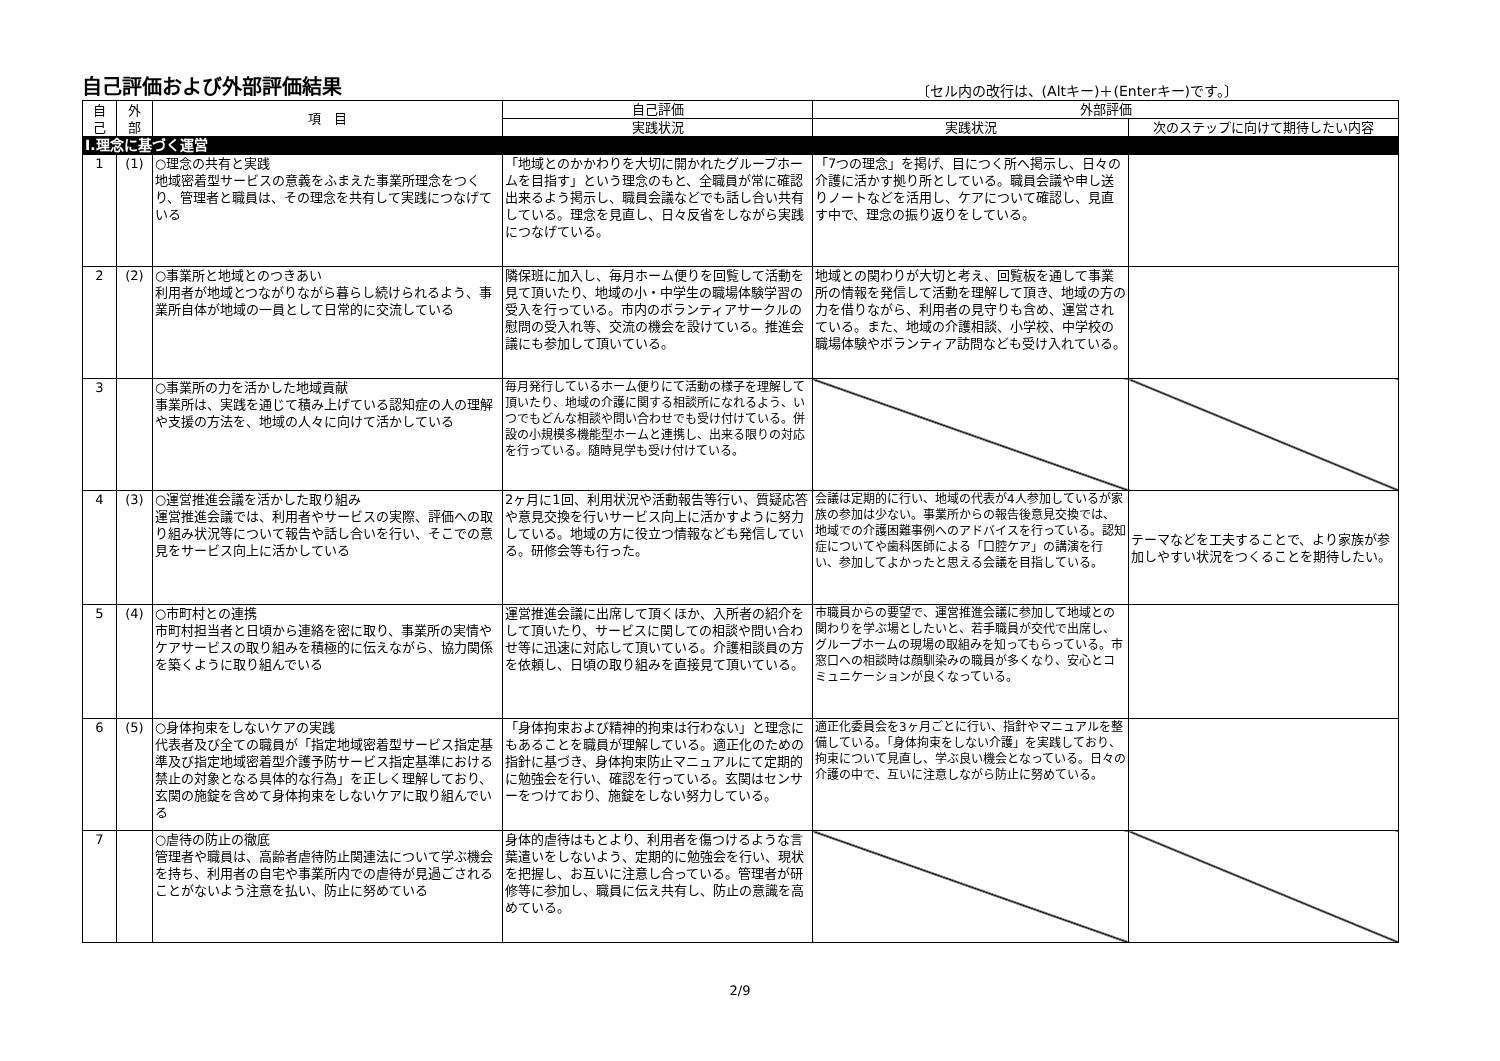自己評価および外部評価結果
〔セル内の改行は、(Altキー)＋(Enterキー)です。〕
| 自 己 | 外 部 | 項 目 | 自己評価 | 外部評価 | |
| --- | --- | --- | --- | --- | --- |
| | | | 実践状況 | 実践状況 | 次のステップに向けて期待したい内容 |
| Ⅰ.理念に基づく運営 | | | | | |
| 1 | (1) | ○理念の共有と実践 地域密着型サービスの意義をふまえた事業所理念をつくり、管理者と職員は、その理念を共有して実践につなげている | 「地域とのかかわりを大切に開かれたグループホームを目指す」という理念のもと、全職員が常に確認出来るよう掲示し、職員会議などでも話し合い共有している。理念を見直し、日々反省をしながら実践につなげている。 | 「7つの理念」を掲げ、目につく所へ掲示し、日々の介護に活かす拠り所としている。職員会議や申し送りノートなどを活用し、ケアについて確認し、見直す中で、理念の振り返りをしている。 | |
| 2 | (2) | ○事業所と地域とのつきあい 利用者が地域とつながりながら暮らし続けられるよう、事業所自体が地域の一員として日常的に交流している | 隣保班に加入し、毎月ホーム便りを回覧して活動を見て頂いたり、地域の小・中学生の職場体験学習の受入を行っている。市内のボランティアサークルの慰問の受入れ等、交流の機会を設けている。推進会議にも参加して頂いている。 | 地域との関わりが大切と考え、回覧板を通して事業所の情報を発信して活動を理解して頂き、地域の方の力を借りながら、利用者の見守りも含め、運営されている。また、地域の介護相談、小学校、中学校の職場体験やボランティア訪問なども受け入れている。 | |
| 3 | | ○事業所の力を活かした地域貢献 事業所は、実践を通じて積み上げている認知症の人の理解や支援の方法を、地域の人々に向けて活かしている | 毎月発行しているホーム便りにて活動の様子を理解して頂いたり、地域の介護に関する相談所になれるよう、いつでもどんな相談や問い合わせでも受け付けている。併設の小規模多機能型ホームと連携し、出来る限りの対応を行っている。随時見学も受け付けている。 | | |
| 4 | (3) | ○運営推進会議を活かした取り組み 運営推進会議では、利用者やサービスの実際、評価への取り組み状況等について報告や話し合いを行い、そこでの意見をサービス向上に活かしている | 2ヶ月に1回、利用状況や活動報告等行い、質疑応答や意見交換を行いサービス向上に活かすように努力している。地域の方に役立つ情報なども発信している。研修会等も行った。 | 会議は定期的に行い、地域の代表が4人参加しているが家族の参加は少ない。事業所からの報告後意見交換では、地域での介護困難事例へのアドバイスを行っている。認知症についてや歯科医師による「口腔ケア」の講演を行い、参加してよかったと思える会議を目指している。 | テーマなどを工夫することで、より家族が参加しやすい状況をつくることを期待したい。 |
| 5 | (4) | ○市町村との連携 市町村担当者と日頃から連絡を密に取り、事業所の実情やケアサービスの取り組みを積極的に伝えながら、協力関係を築くように取り組んでいる | 運営推進会議に出席して頂くほか、入所者の紹介をして頂いたり、サービスに関しての相談や問い合わせ等に迅速に対応して頂いている。介護相談員の方を依頼し、日頃の取り組みを直接見て頂いている。 | 市職員からの要望で、運営推進会議に参加して地域との関わりを学ぶ場としたいと、若手職員が交代で出席し、グループホームの現場の取組みを知ってもらっている。市窓口への相談時は顔馴染みの職員が多くなり、安心とコミュニケーションが良くなっている。 | |
| 6 | (5) | ○身体拘束をしないケアの実践 代表者及び全ての職員が「指定地域密着型サービス指定基準及び指定地域密着型介護予防サービス指定基準における禁止の対象となる具体的な行為」を正しく理解しており、玄関の施錠を含めて身体拘束をしないケアに取り組んでいる | 「身体拘束および精神的拘束は行わない」と理念にもあることを職員が理解している。適正化のための指針に基づき、身体拘束防止マニュアルにて定期的に勉強会を行い、確認を行っている。玄関はセンサーをつけており、施錠をしない努力している。 | 適正化委員会を3ヶ月ごとに行い、指針やマニュアルを整備している。「身体拘束をしない介護」を実践しており、拘束について見直し、学ぶ良い機会となっている。日々の介護の中で、互いに注意しながら防止に努めている。 | |
| 7 | | ○虐待の防止の徹底 管理者や職員は、高齢者虐待防止関連法について学ぶ機会を持ち、利用者の自宅や事業所内での虐待が見過ごされることがないよう注意を払い、防止に努めている | 身体的虐待はもとより、利用者を傷つけるような言葉遣いをしないよう、定期的に勉強会を行い、現状を把握し、お互いに注意し合っている。管理者が研修等に参加し、職員に伝え共有し、防止の意識を高めている。 | | |
2/9